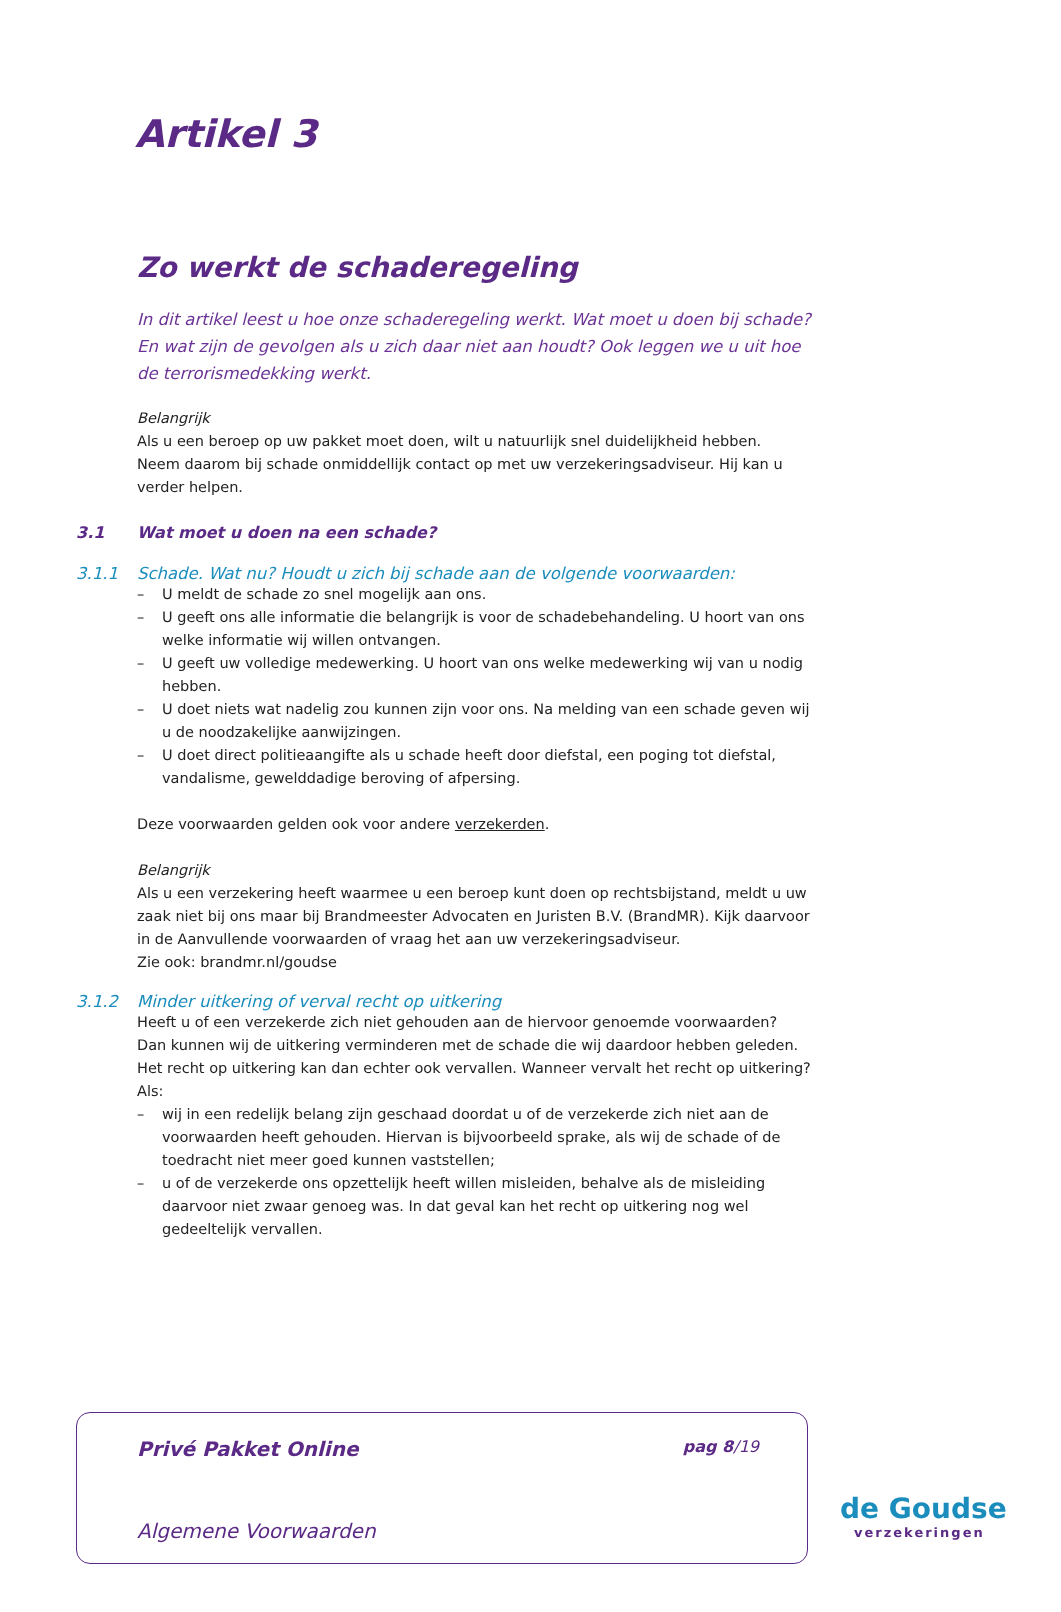Artikel 3
Zo werkt de schaderegeling
In dit artikel leest u hoe onze schaderegeling werkt. Wat moet u doen bij schade? En wat zijn de gevolgen als u zich daar niet aan houdt? Ook leggen we u uit hoe de terrorismedekking werkt.
Belangrijk
Als u een beroep op uw pakket moet doen, wilt u natuurlijk snel duidelijkheid hebben.
Neem daarom bij schade onmiddellijk contact op met uw verzekeringsadviseur. Hij kan u verder helpen.
3.1 Wat moet u doen na een schade?
3.1.1 Schade. Wat nu? Houdt u zich bij schade aan de volgende voorwaarden:
– U meldt de schade zo snel mogelijk aan ons.
– U geeft ons alle informatie die belangrijk is voor de schadebehandeling. U hoort van ons welke informatie wij willen ontvangen.
– U geeft uw volledige medewerking. U hoort van ons welke medewerking wij van u nodig hebben.
– U doet niets wat nadelig zou kunnen zijn voor ons. Na melding van een schade geven wij u de noodzakelijke aanwijzingen.
– U doet direct politieaangifte als u schade heeft door diefstal, een poging tot diefstal, vandalisme, gewelddadige beroving of afpersing.
Deze voorwaarden gelden ook voor andere verzekerden.
Belangrijk
Als u een verzekering heeft waarmee u een beroep kunt doen op rechtsbijstand, meldt u uw zaak niet bij ons maar bij Brandmeester Advocaten en Juristen B.V. (BrandMR). Kijk daarvoor in de Aanvullende voorwaarden of vraag het aan uw verzekeringsadviseur.
Zie ook: brandmr.nl/goudse
3.1.2 Minder uitkering of verval recht op uitkering
Heeft u of een verzekerde zich niet gehouden aan de hiervoor genoemde voorwaarden?
Dan kunnen wij de uitkering verminderen met de schade die wij daardoor hebben geleden.
Het recht op uitkering kan dan echter ook vervallen. Wanneer vervalt het recht op uitkering? Als:
– wij in een redelijk belang zijn geschaad doordat u of de verzekerde zich niet aan de voorwaarden heeft gehouden. Hiervan is bijvoorbeeld sprake, als wij de schade of de toedracht niet meer goed kunnen vaststellen;
– u of de verzekerde ons opzettelijk heeft willen misleiden, behalve als de misleiding daarvoor niet zwaar genoeg was. In dat geval kan het recht op uitkering nog wel gedeeltelijk vervallen.
Privé Pakket Online pag 8/19
Algemene Voorwaarden
de Goudse
verzekeringen